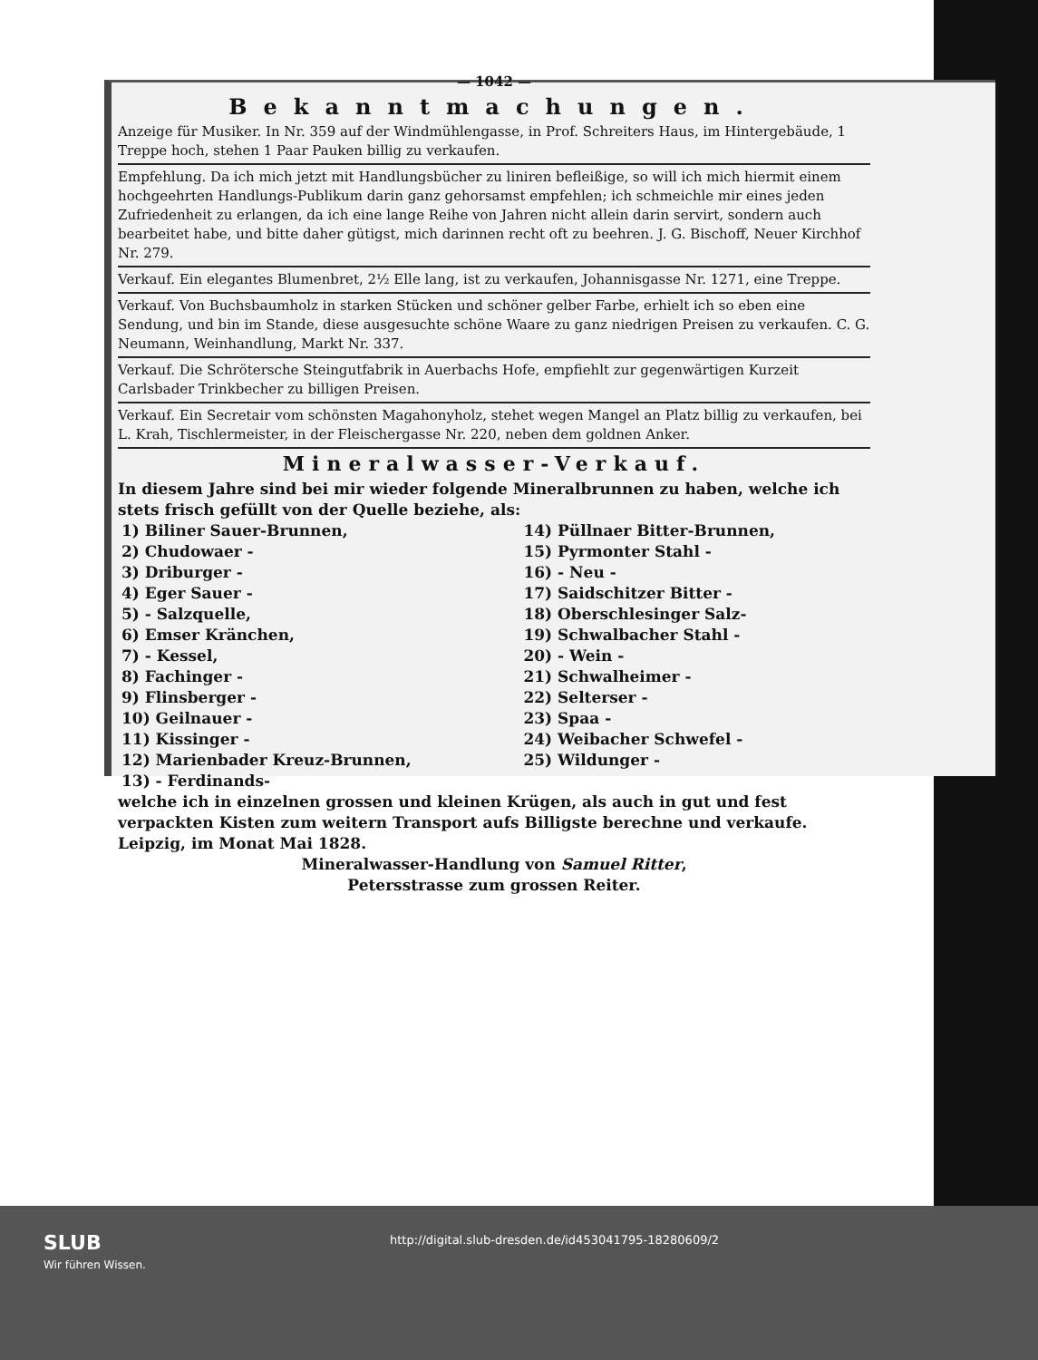— 1042 —
Bekanntmachungen.
Anzeige für Musiker. In Nr. 359 auf der Windmühlengasse, in Prof. Schreiters Haus, im Hintergebäude, 1 Treppe hoch, stehen 1 Paar Pauken billig zu verkaufen.
Empfehlung. Da ich mich jetzt mit Handlungsbücher zu liniren befleißige, so will ich mich hiermit einem hochgeehrten Handlungs-Publikum darin ganz gehorsamst empfehlen; ich schmeichle mir eines jeden Zufriedenheit zu erlangen, da ich eine lange Reihe von Jahren nicht allein darin servirt, sondern auch bearbeitet habe, und bitte daher gütigst, mich darinnen recht oft zu beehren. J. G. Bischoff, Neuer Kirchhof Nr. 279.
Verkauf. Ein elegantes Blumenbret, 2½ Elle lang, ist zu verkaufen, Johannisgasse Nr. 1271, eine Treppe.
Verkauf. Von Buchsbaumholz in starken Stücken und schöner gelber Farbe, erhielt ich so eben eine Sendung, und bin im Stande, diese ausgesuchte schöne Waare zu ganz niedrigen Preisen zu verkaufen. C. G. Neumann, Weinhandlung, Markt Nr. 337.
Verkauf. Die Schrötersche Steingutfabrik in Auerbachs Hofe, empfiehlt zur gegenwärtigen Kurzeit Carlsbader Trinkbecher zu billigen Preisen.
Verkauf. Ein Secretair vom schönsten Magahonyholz, stehet wegen Mangel an Platz billig zu verkaufen, bei L. Krah, Tischlermeister, in der Fleischergasse Nr. 220, neben dem goldnen Anker.
Mineralwasser-Verkauf.
In diesem Jahre sind bei mir wieder folgende Mineralbrunnen zu haben, welche ich stets frisch gefüllt von der Quelle beziehe, als:
| 1) Biliner Sauer-Brunnen, | 14) Püllnaer Bitter-Brunnen, |
| 2) Chudowaer - | 15) Pyrmonter Stahl - |
| 3) Driburger - | 16) - Neu - |
| 4) Eger Sauer - | 17) Saidschitzer Bitter - |
| 5) - Salzquelle, | 18) Oberschlesinger Salz- |
| 6) Emser Kränchen, | 19) Schwalbacher Stahl - |
| 7) - Kessel, | 20) - Wein - |
| 8) Fachinger - | 21) Schwalheimer - |
| 9) Flinsberger - | 22) Selterser - |
| 10) Geilnauer - | 23) Spaa - |
| 11) Kissinger - | 24) Weibacher Schwefel - |
| 12) Marienbader Kreuz-Brunnen, | 25) Wildunger - |
| 13) - Ferdinands- | |
welche ich in einzelnen grossen und kleinen Krügen, als auch in gut und fest verpackten Kisten zum weitern Transport aufs Billigste berechne und verkaufe. Leipzig, im Monat Mai 1828.
Mineralwasser-Handlung von Samuel Ritter,
Petersstrasse zum grossen Reiter.
SLUB
Wir führen Wissen.
http://digital.slub-dresden.de/id453041795-18280609/2